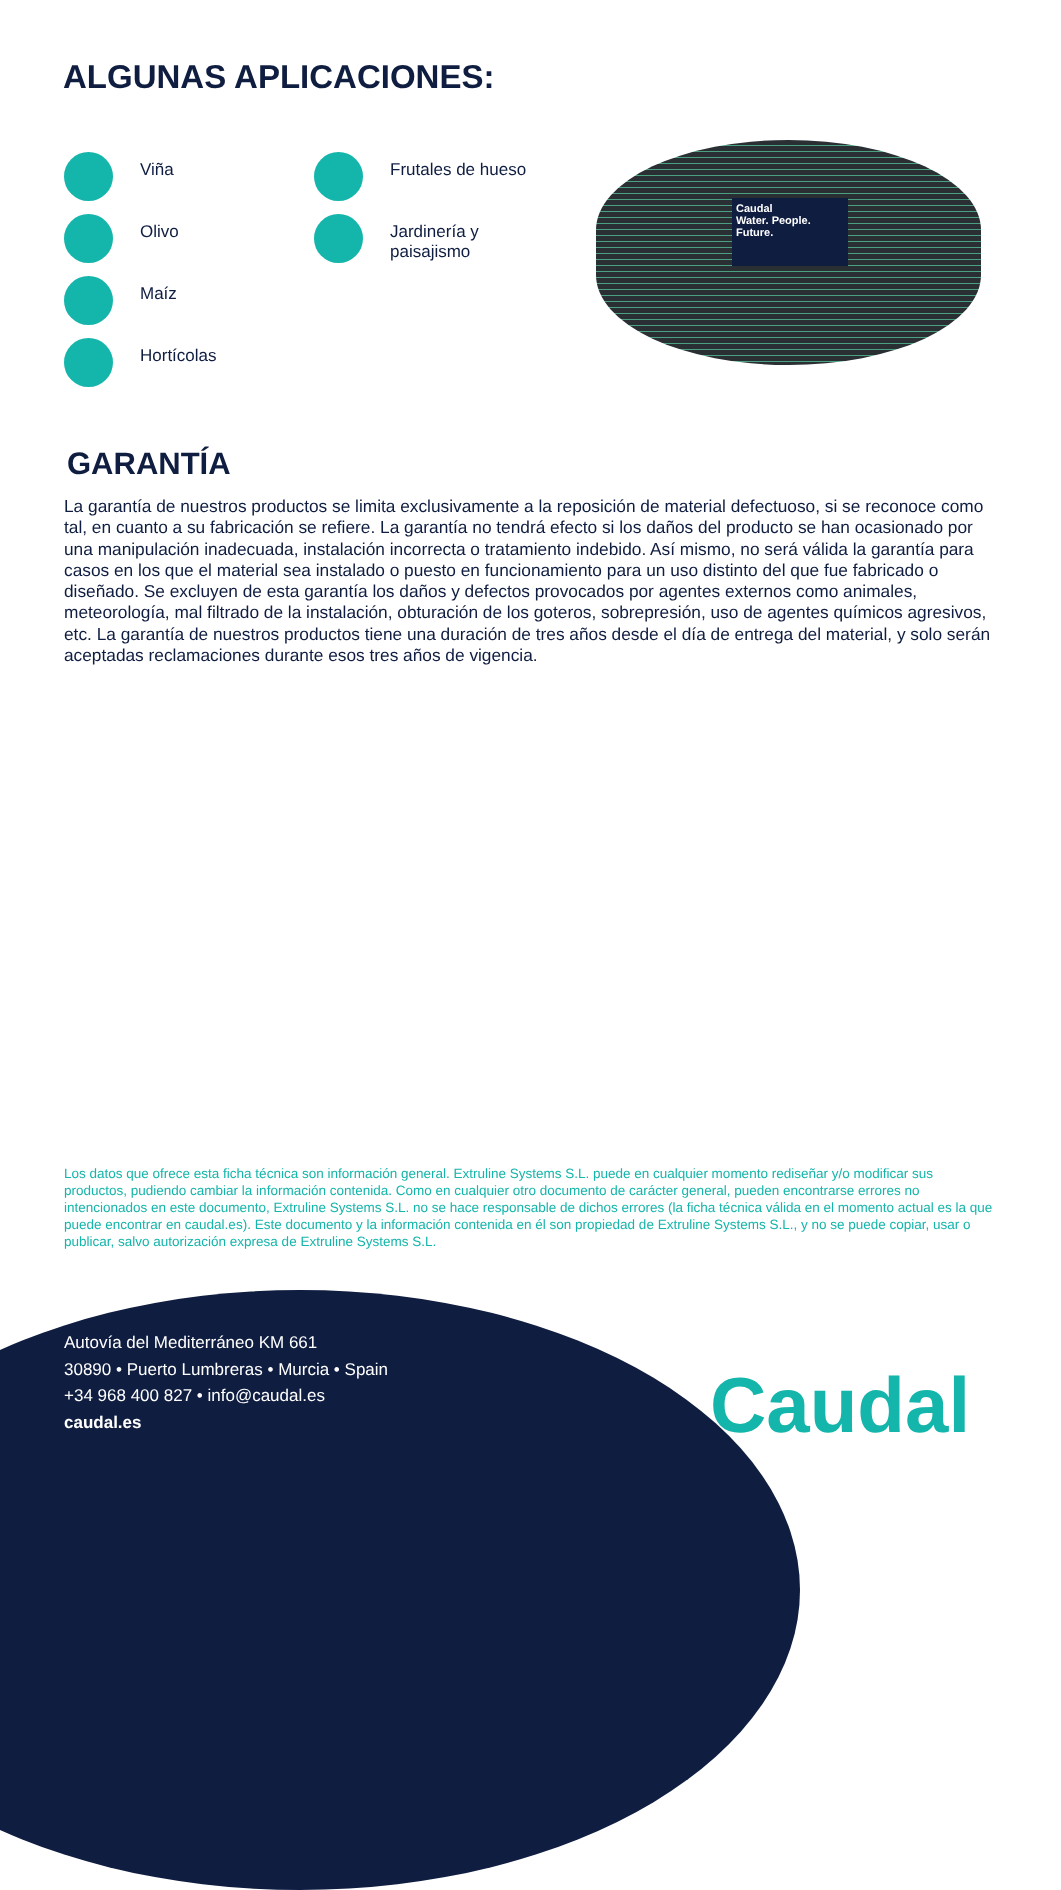ALGUNAS APLICACIONES:
Viña
Olivo
Maíz
Hortícolas
Frutales de hueso
Jardinería y
paisajismo
Caudal
Water. People. Future.
GARANTÍA
La garantía de nuestros productos se limita exclusivamente a la reposición de material defectuoso, si se reconoce como tal, en cuanto a su fabricación se refiere. La garantía no tendrá efecto si los daños del producto se han ocasionado por una manipulación inadecuada, instalación incorrecta o tratamiento indebido. Así mismo, no será válida la garantía para casos en los que el material sea instalado o puesto en funcionamiento para un uso distinto del que fue fabricado o diseñado. Se excluyen de esta garantía los daños y defectos provocados por agentes externos como animales, meteorología, mal filtrado de la instalación, obturación de los goteros, sobrepresión, uso de agentes químicos agresivos, etc. La garantía de nuestros productos tiene una duración de tres años desde el día de entrega del material, y solo serán aceptadas reclamaciones durante esos tres años de vigencia.
Los datos que ofrece esta ficha técnica son información general. Extruline Systems S.L. puede en cualquier momento rediseñar y/o modificar sus productos, pudiendo cambiar la información contenida. Como en cualquier otro documento de carácter general, pueden encontrarse errores no intencionados en este documento, Extruline Systems S.L. no se hace responsable de dichos errores (la ficha técnica válida en el momento actual es la que puede encontrar en caudal.es). Este documento y la información contenida en él son propiedad de Extruline Systems S.L., y no se puede copiar, usar o publicar, salvo autorización expresa de Extruline Systems S.L.
Autovía del Mediterráneo KM 661
30890 • Puerto Lumbreras • Murcia • Spain
+34 968 400 827 • info@caudal.es
caudal.es
Caudal